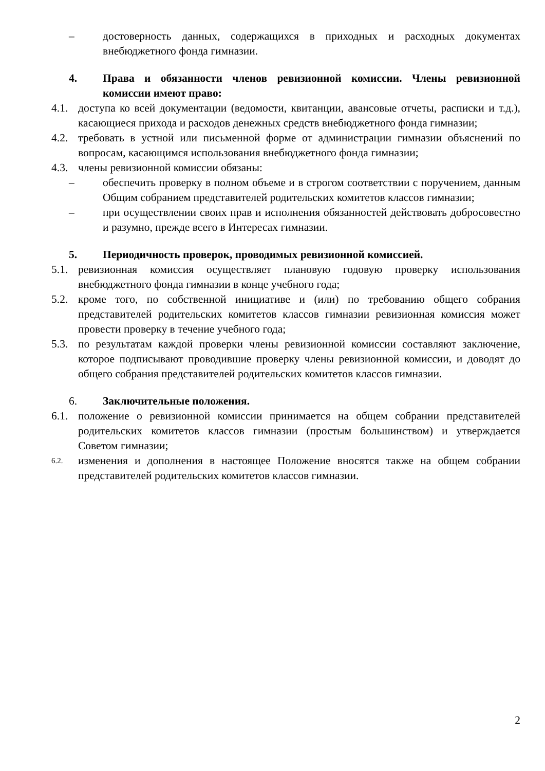– достоверность данных, содержащихся в приходных и расходных документах внебюджетного фонда гимназии.
4. Права и обязанности членов ревизионной комиссии. Члены ревизионной комиссии имеют право:
4.1. доступа ко всей документации (ведомости, квитанции, авансовые отчеты, расписки и т.д.), касающиеся прихода и расходов денежных средств внебюджетного фонда гимназии;
4.2. требовать в устной или письменной форме от администрации гимназии объяснений по вопросам, касающимся использования внебюджетного фонда гимназии;
4.3. члены ревизионной комиссии обязаны:
– обеспечить проверку в полном объеме и в строгом соответствии с поручением, данным Общим собранием представителей родительских комитетов классов гимназии;
– при осуществлении своих прав и исполнения обязанностей действовать добросовестно и разумно, прежде всего в Интересах гимназии.
5. Периодичность проверок, проводимых ревизионной комиссией.
5.1. ревизионная комиссия осуществляет плановую годовую проверку использования внебюджетного фонда гимназии в конце учебного года;
5.2. кроме того, по собственной инициативе и (или) по требованию общего собрания представителей родительских комитетов классов гимназии ревизионная комиссия может провести проверку в течение учебного года;
5.3. по результатам каждой проверки члены ревизионной комиссии составляют заключение, которое подписывают проводившие проверку члены ревизионной комиссии, и доводят до общего собрания представителей родительских комитетов классов гимназии.
6. Заключительные положения.
6.1. положение о ревизионной комиссии принимается на общем собрании представителей родительских комитетов классов гимназии (простым большинством) и утверждается Советом гимназии;
6.2.
изменения и дополнения в настоящее Положение вносятся также на общем собрании представителей родительских комитетов классов гимназии.
2